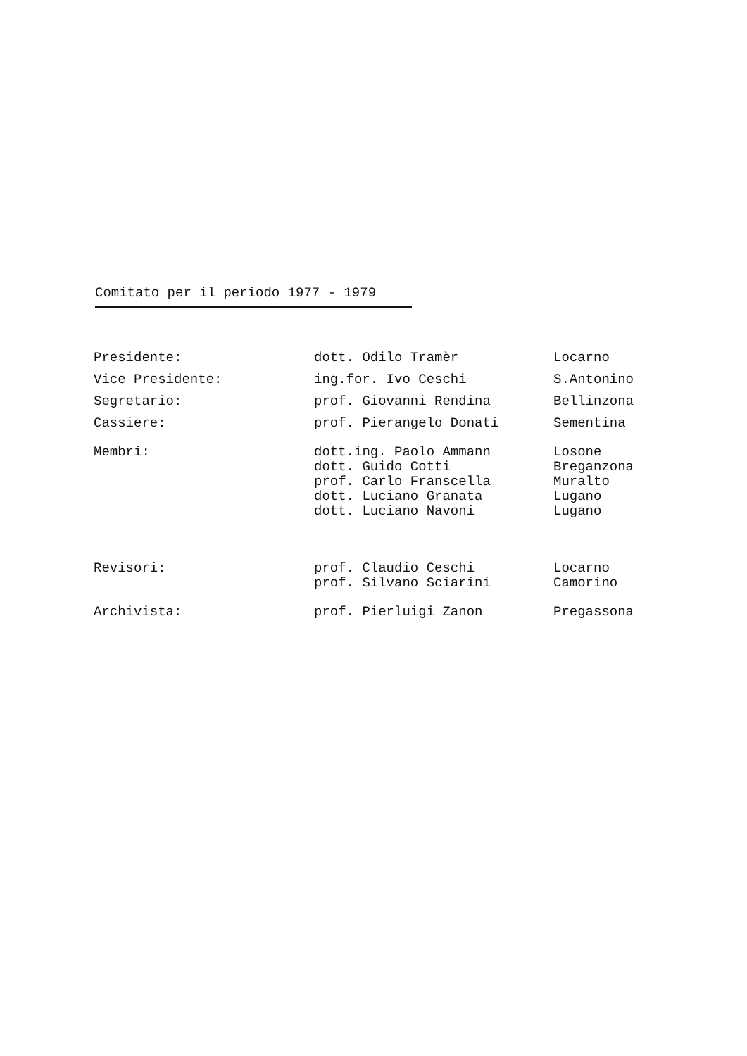Comitato per il periodo 1977 - 1979
| Presidente: | dott. Odilo Tramèr | Locarno |
| Vice Presidente: | ing.for. Ivo Ceschi | S.Antonino |
| Segretario: | prof. Giovanni Rendina | Bellinzona |
| Cassiere: | prof. Pierangelo Donati | Sementina |
| Membri: | dott.ing. Paolo Ammann | Losone |
| | dott. Guido Cotti | Breganzona |
| | prof. Carlo Franscella | Muralto |
| | dott. Luciano Granata | Lugano |
| | dott. Luciano Navoni | Lugano |
| Revisori: | prof. Claudio Ceschi | Locarno |
| | prof. Silvano Sciarini | Camorino |
| Archivista: | prof. Pierluigi Zanon | Pregassona |